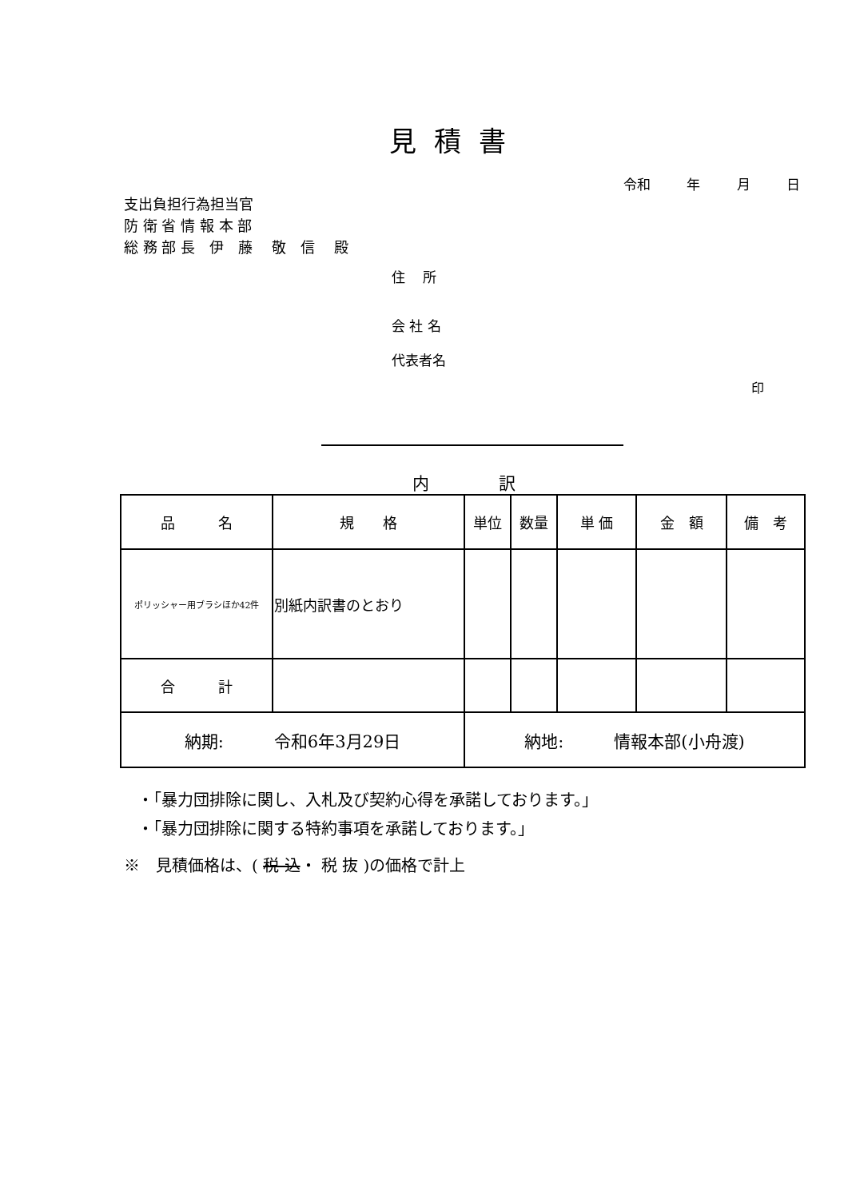見積書
令和 年 月 日
支出負担行為担当官
防 衛 省 情 報 本 部
総 務 部 長　伊　藤　 敬　信　 殿
住　 所
会 社 名
代表者名
印
内 訳
| 品 名 | 規 格 | 単位 | 数量 | 単 価 | 金 額 | 備 考 |
| ポリッシャー用ブラシほか42件 | 別紙内訳書のとおり | | | | | |
| 合 計 | | | | | | |
| 納期: 令和6年3月29日 | | 納地: 情報本部(小舟渡) | | | | |
・「暴力団排除に関し、入札及び契約心得を承諾しております。」
・「暴力団排除に関する特約事項を承諾しております。」
※　見積価格は、( 税 込・ 税 抜 )の価格で計上